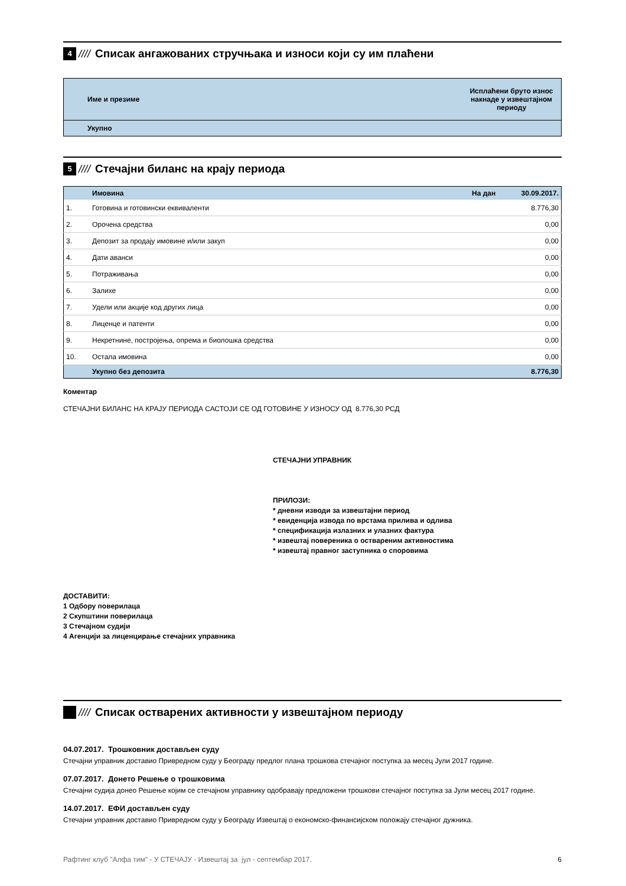4 //// Списак ангажованих стручњака и износи који су им плаћени
| Име и презиме | Исплаћени бруто износ накнаде у извештајном периоду |
| --- | --- |
| Укупно | |
5 //// Стечајни биланс на крају периода
| | Имовина | На дан 30.09.2017. |
| --- | --- | --- |
| 1. | Готовина и готовински еквиваленти | 8.776,30 |
| 2. | Орочена средства | 0,00 |
| 3. | Депозит за продају имовине и/или закуп | 0,00 |
| 4. | Дати аванси | 0,00 |
| 5. | Потраживања | 0,00 |
| 6. | Залихе | 0,00 |
| 7. | Удели или акције код других лица | 0,00 |
| 8. | Лиценце и патенти | 0,00 |
| 9. | Некретнине, постројења, опрема и биолошка средства | 0,00 |
| 10. | Остала имовина | 0,00 |
| | Укупно без депозита | 8.776,30 |
Коментар
СТЕЧАЈНИ БИЛАНС НА КРАЈУ ПЕРИОДА САСТОЈИ СЕ ОД ГОТОВИНЕ У ИЗНОСУ ОД 8.776,30 РСД
СТЕЧАЈНИ УПРАВНИК
ПРИЛОЗИ:
* дневни изводи за извештајни период
* евиденција извода по врстама прилива и одлива
* спецификација излазних и улазних фактура
* извештај повереника о оствареним активностима
* извештај правног заступника о споровима
ДОСТАВИТИ:
1 Одбору поверилаца
2 Скупштини поверилаца
3 Стечајном судији
4 Агенцији за лиценцирање стечајних управника
//// Списак остварених активности у извештајном периоду
04.07.2017. Трошковник достављен суду
Стечајни управник доставио Привредном суду у Београду предлог плана трошкова стечајног поступка за месец Јули 2017 године.
07.07.2017. Донето Решење о трошковима
Стечајни судија донео Решење којим се стечајном управнику одобравају предложени трошкови стечајног поступка за Јули месец 2017 године.
14.07.2017. ЕФИ достављен суду
Стечајни управник доставио Привредном суду у Београду Извештај о економско-финансијском положају стечајног дужника.
Рафтинг клуб "Алфа тим" - У СТЕЧАЈУ - Извештај за јул - септембар 2017. 6